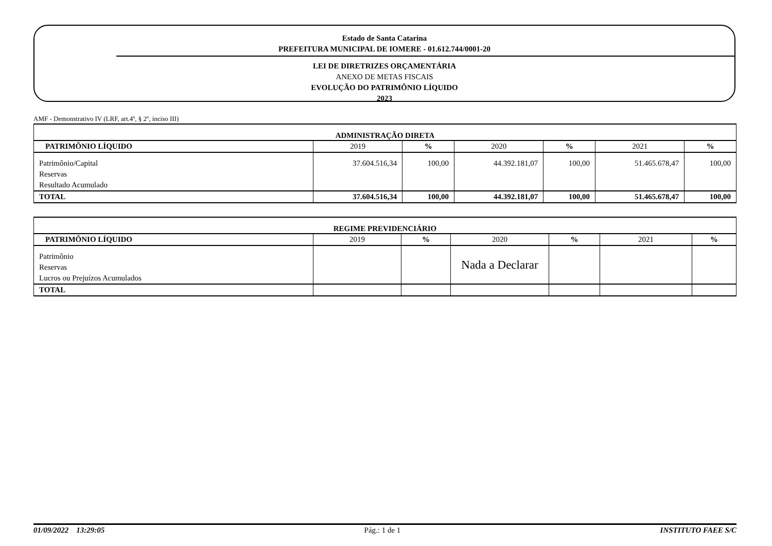Estado de Santa Catarina
PREFEITURA MUNICIPAL DE IOMERE - 01.612.744/0001-20
LEI DE DIRETRIZES ORÇAMENTÁRIA
ANEXO DE METAS FISCAIS
EVOLUÇÃO DO PATRIMÔNIO LÍQUIDO
2023
AMF - Demonstrativo IV (LRF, art.4º, § 2º, inciso III)
| ADMINISTRAÇÃO DIRETA | | | | | | |
| --- | --- | --- | --- | --- | --- | --- |
| PATRIMÔNIO LÍQUIDO | 2019 | % | 2020 | % | 2021 | % |
| Patrimônio/Capital | 37.604.516,34 | 100,00 | 44.392.181,07 | 100,00 | 51.465.678,47 | 100,00 |
| Reservas | | | | | | |
| Resultado Acumulado | | | | | | |
| TOTAL | 37.604.516,34 | 100,00 | 44.392.181,07 | 100,00 | 51.465.678,47 | 100,00 |
| REGIME PREVIDENCIÁRIO | | | | | | |
| --- | --- | --- | --- | --- | --- | --- |
| PATRIMÔNIO LÍQUIDO | 2019 | % | 2020 | % | 2021 | % |
| Patrimônio | | | Nada a Declarar | | | |
| Reservas | | | | | | |
| Lucros ou Prejuízos Acumulados | | | | | | |
| TOTAL | | | | | | |
01/09/2022 13:29:05 Pág.: 1 de 1 INSTITUTO FAEE S/C